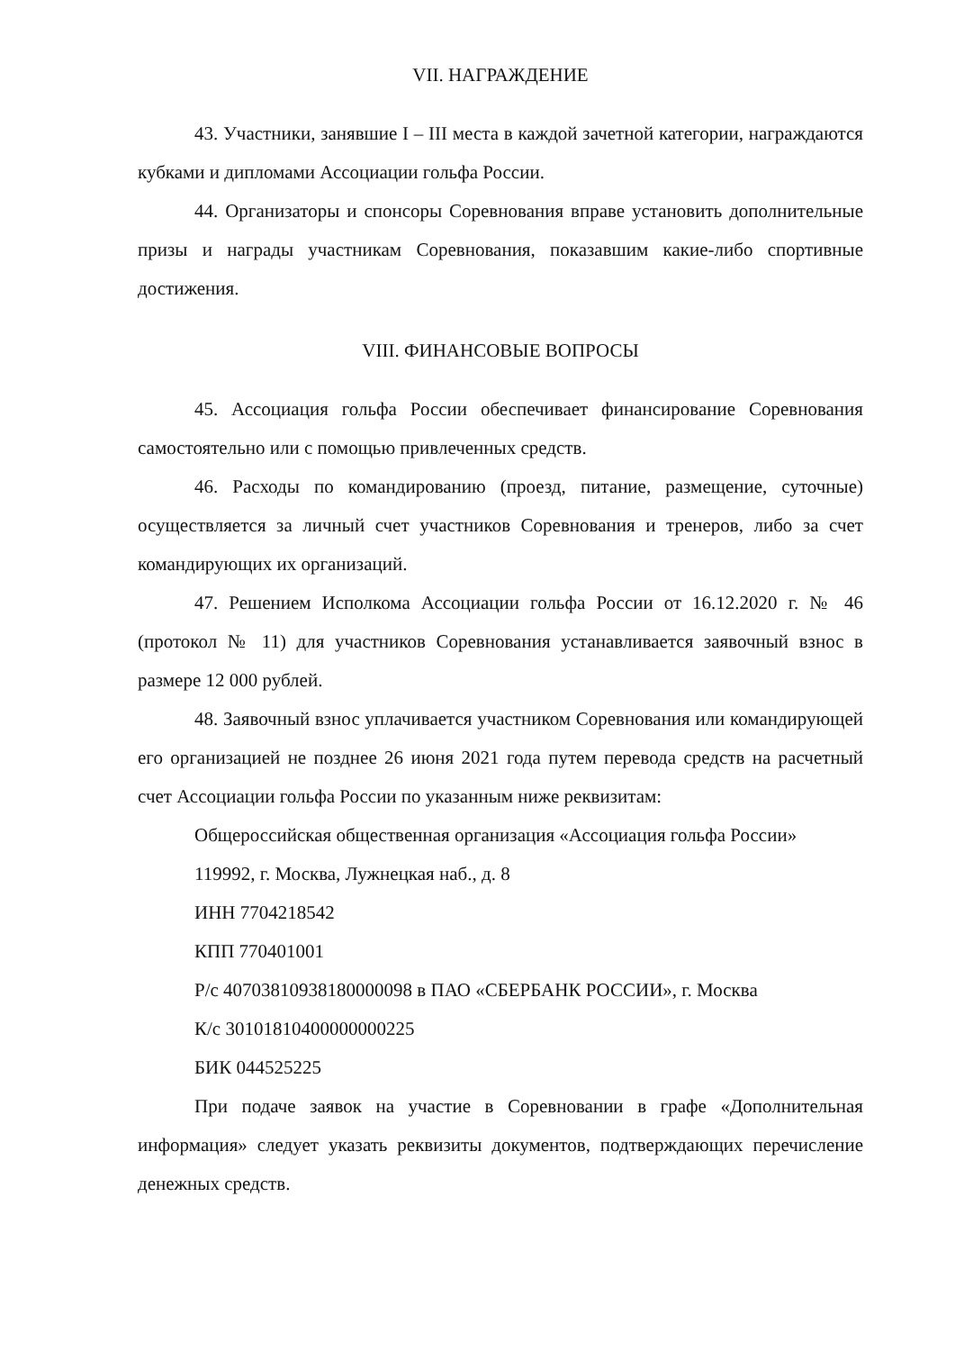VII. НАГРАЖДЕНИЕ
43. Участники, занявшие I – III места в каждой зачетной категории, награждаются кубками и дипломами Ассоциации гольфа России.
44. Организаторы и спонсоры Соревнования вправе установить дополнительные призы и награды участникам Соревнования, показавшим какие-либо спортивные достижения.
VIII. ФИНАНСОВЫЕ ВОПРОСЫ
45. Ассоциация гольфа России обеспечивает финансирование Соревнования самостоятельно или с помощью привлеченных средств.
46. Расходы по командированию (проезд, питание, размещение, суточные) осуществляется за личный счет участников Соревнования и тренеров, либо за счет командирующих их организаций.
47. Решением Исполкома Ассоциации гольфа России от 16.12.2020 г. № 46 (протокол № 11) для участников Соревнования устанавливается заявочный взнос в размере 12 000 рублей.
48. Заявочный взнос уплачивается участником Соревнования или командирующей его организацией не позднее 26 июня 2021 года путем перевода средств на расчетный счет Ассоциации гольфа России по указанным ниже реквизитам:
Общероссийская общественная организация «Ассоциация гольфа России»
119992, г. Москва, Лужнецкая наб., д. 8
ИНН 7704218542
КПП 770401001
Р/с 40703810938180000098 в ПАО «СБЕРБАНК РОССИИ», г. Москва
К/с 30101810400000000225
БИК 044525225
При подаче заявок на участие в Соревновании в графе «Дополнительная информация» следует указать реквизиты документов, подтверждающих перечисление денежных средств.